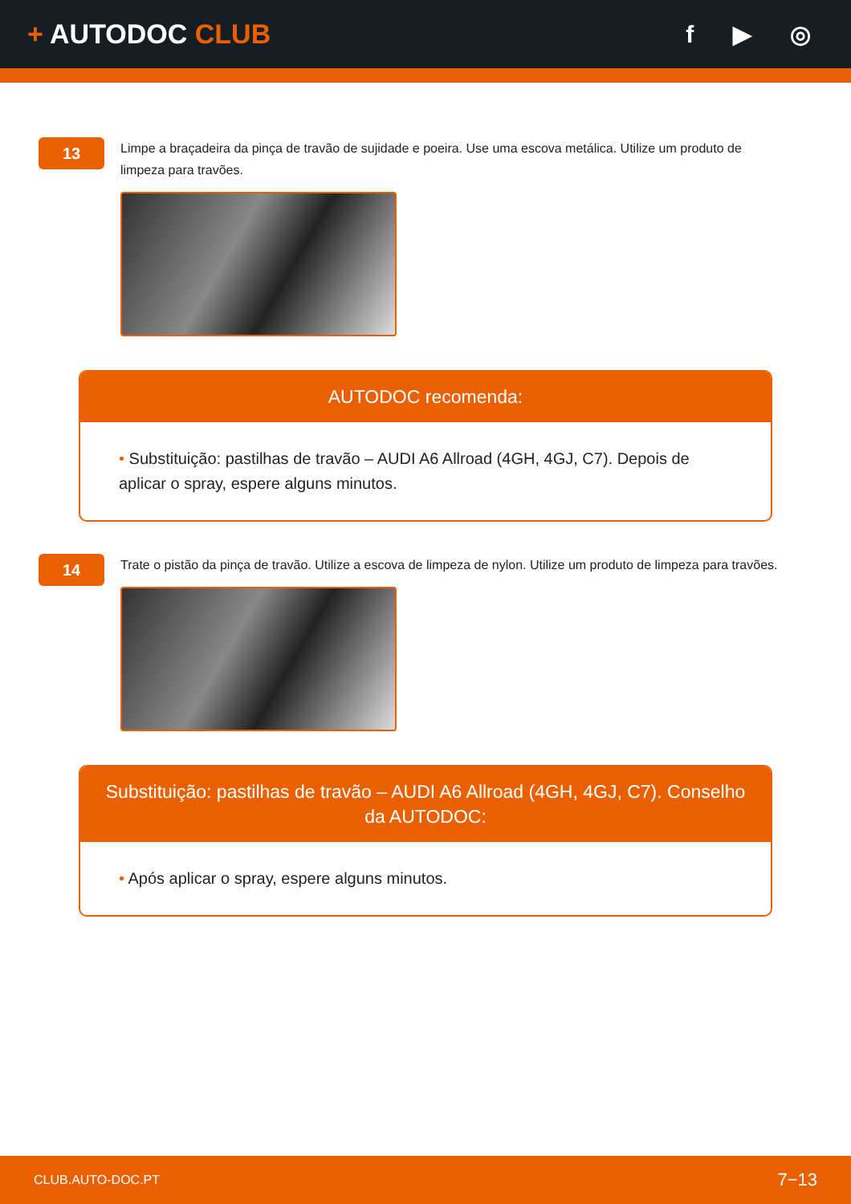+ AUTODOC CLUB f ▶ ◎
13
Limpe a braçadeira da pinça de travão de sujidade e poeira. Use uma escova metálica. Utilize um produto de limpeza para travões.
AUTODOC recomenda:
• Substituição: pastilhas de travão – AUDI A6 Allroad (4GH, 4GJ, C7). Depois de aplicar o spray, espere alguns minutos.
14
Trate o pistão da pinça de travão. Utilize a escova de limpeza de nylon. Utilize um produto de limpeza para travões.
Substituição: pastilhas de travão – AUDI A6 Allroad (4GH, 4GJ, C7). Conselho da AUTODOC:
• Após aplicar o spray, espere alguns minutos.
CLUB.AUTO-DOC.PT
7−13